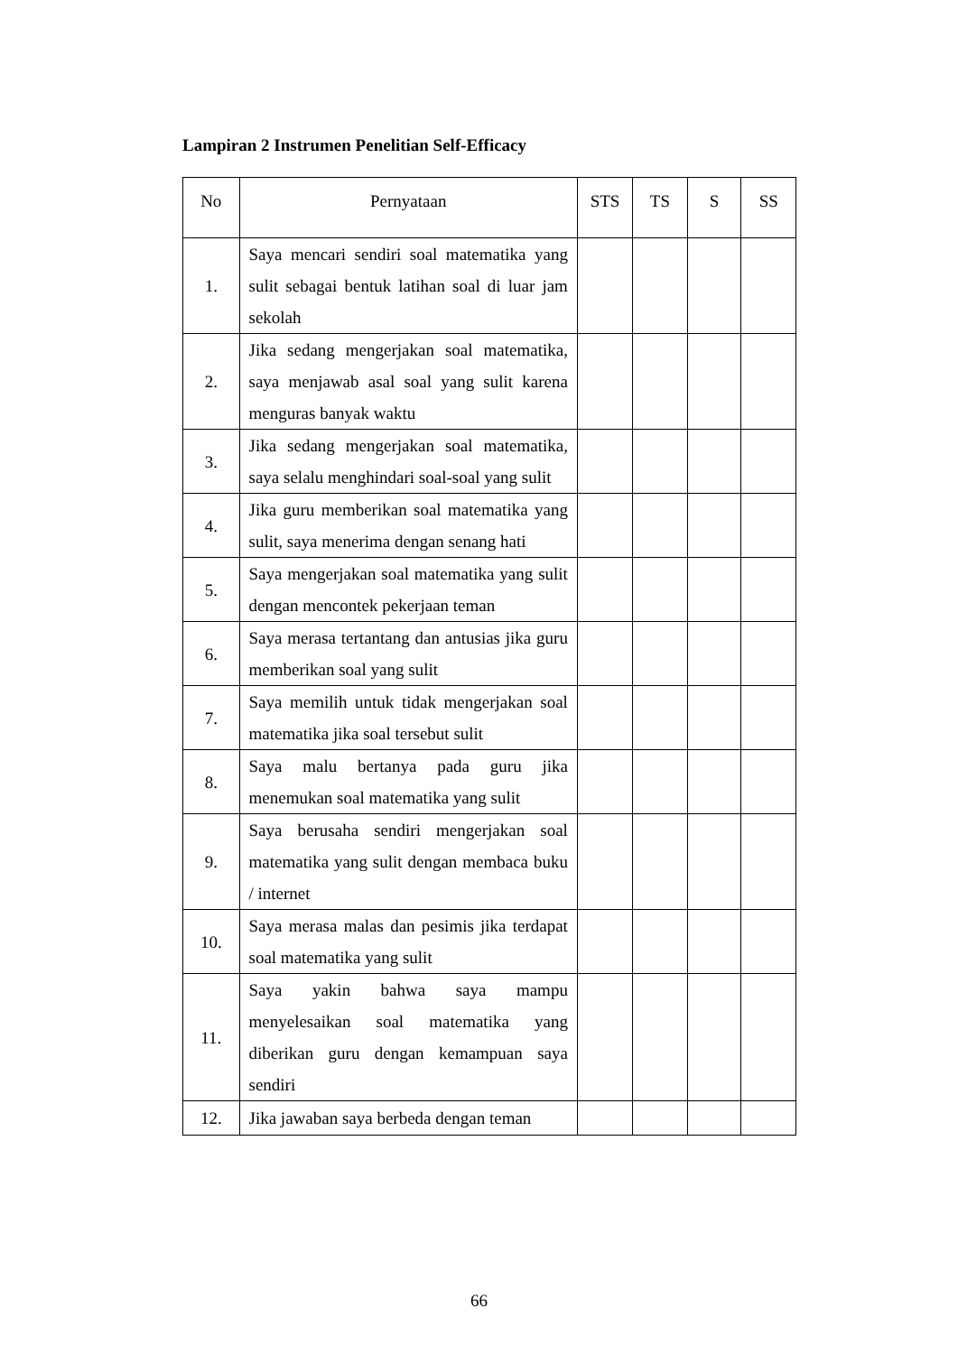Lampiran 2 Instrumen Penelitian Self-Efficacy
| No | Pernyataan | STS | TS | S | SS |
| --- | --- | --- | --- | --- | --- |
| 1. | Saya mencari sendiri soal matematika yang sulit sebagai bentuk latihan soal di luar jam sekolah | | | | |
| 2. | Jika sedang mengerjakan soal matematika, saya menjawab asal soal yang sulit karena menguras banyak waktu | | | | |
| 3. | Jika sedang mengerjakan soal matematika, saya selalu menghindari soal-soal yang sulit | | | | |
| 4. | Jika guru memberikan soal matematika yang sulit, saya menerima dengan senang hati | | | | |
| 5. | Saya mengerjakan soal matematika yang sulit dengan mencontek pekerjaan teman | | | | |
| 6. | Saya merasa tertantang dan antusias jika guru memberikan soal yang sulit | | | | |
| 7. | Saya memilih untuk tidak mengerjakan soal matematika jika soal tersebut sulit | | | | |
| 8. | Saya malu bertanya pada guru jika menemukan soal matematika yang sulit | | | | |
| 9. | Saya berusaha sendiri mengerjakan soal matematika yang sulit dengan membaca buku / internet | | | | |
| 10. | Saya merasa malas dan pesimis jika terdapat soal matematika yang sulit | | | | |
| 11. | Saya yakin bahwa saya mampu menyelesaikan soal matematika yang diberikan guru dengan kemampuan saya sendiri | | | | |
| 12. | Jika jawaban saya berbeda dengan teman | | | | |
66